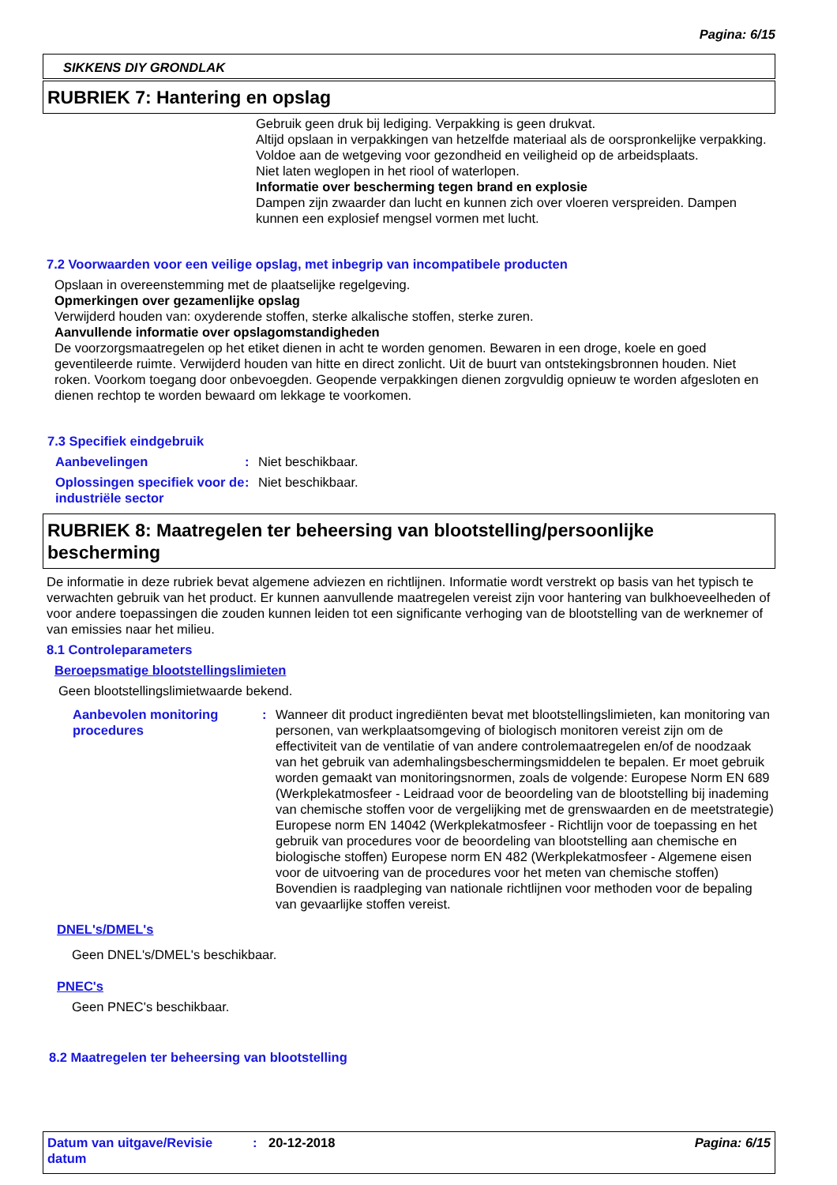Pagina: 6/15
SIKKENS DIY GRONDLAK
RUBRIEK 7: Hantering en opslag
Gebruik geen druk bij lediging. Verpakking is geen drukvat.
Altijd opslaan in verpakkingen van hetzelfde materiaal als de oorspronkelijke verpakking.
Voldoe aan de wetgeving voor gezondheid en veiligheid op de arbeidsplaats.
Niet laten weglopen in het riool of waterlopen.
Informatie over bescherming tegen brand en explosie
Dampen zijn zwaarder dan lucht en kunnen zich over vloeren verspreiden. Dampen kunnen een explosief mengsel vormen met lucht.
7.2 Voorwaarden voor een veilige opslag, met inbegrip van incompatibele producten
Opslaan in overeenstemming met de plaatselijke regelgeving.
Opmerkingen over gezamenlijke opslag
Verwijderd houden van: oxyderende stoffen, sterke alkalische stoffen, sterke zuren.
Aanvullende informatie over opslagomstandigheden
De voorzorgsmaatregelen op het etiket dienen in acht te worden genomen. Bewaren in een droge, koele en goed geventileerde ruimte. Verwijderd houden van hitte en direct zonlicht. Uit de buurt van ontstekingsbronnen houden. Niet roken. Voorkom toegang door onbevoegden. Geopende verpakkingen dienen zorgvuldig opnieuw te worden afgesloten en dienen rechtop te worden bewaard om lekkage te voorkomen.
7.3 Specifiek eindgebruik
Aanbevelingen: Niet beschikbaar.
Oplossingen specifiek voor de industriële sector: Niet beschikbaar.
RUBRIEK 8: Maatregelen ter beheersing van blootstelling/persoonlijke bescherming
De informatie in deze rubriek bevat algemene adviezen en richtlijnen. Informatie wordt verstrekt op basis van het typisch te verwachten gebruik van het product. Er kunnen aanvullende maatregelen vereist zijn voor hantering van bulkhoeveelheden of voor andere toepassingen die zouden kunnen leiden tot een significante verhoging van de blootstelling van de werknemer of van emissies naar het milieu.
8.1 Controleparameters
Beroepsmatige blootstellingslimieten
Geen blootstellingslimietwaarde bekend.
Aanbevolen monitoring procedures: Wanneer dit product ingrediënten bevat met blootstellingslimieten, kan monitoring van personen, van werkplaatsomgeving of biologisch monitoren vereist zijn om de effectiviteit van de ventilatie of van andere controlemaatregelen en/of de noodzaak van het gebruik van ademhalingsbeschermingsmiddelen te bepalen. Er moet gebruik worden gemaakt van monitoringsnormen, zoals de volgende: Europese Norm EN 689 (Werkplekatmosfeer - Leidraad voor de beoordeling van de blootstelling bij inademing van chemische stoffen voor de vergelijking met de grenswaarden en de meetstrategie) Europese norm EN 14042 (Werkplekatmosfeer - Richtlijn voor de toepassing en het gebruik van procedures voor de beoordeling van blootstelling aan chemische en biologische stoffen) Europese norm EN 482 (Werkplekatmosfeer - Algemene eisen voor de uitvoering van de procedures voor het meten van chemische stoffen) Bovendien is raadpleging van nationale richtlijnen voor methoden voor de bepaling van gevaarlijke stoffen vereist.
DNEL's/DMEL's
Geen DNEL's/DMEL's beschikbaar.
PNEC's
Geen PNEC's beschikbaar.
8.2 Maatregelen ter beheersing van blootstelling
Datum van uitgave/Revisie datum: 20-12-2018 Pagina: 6/15